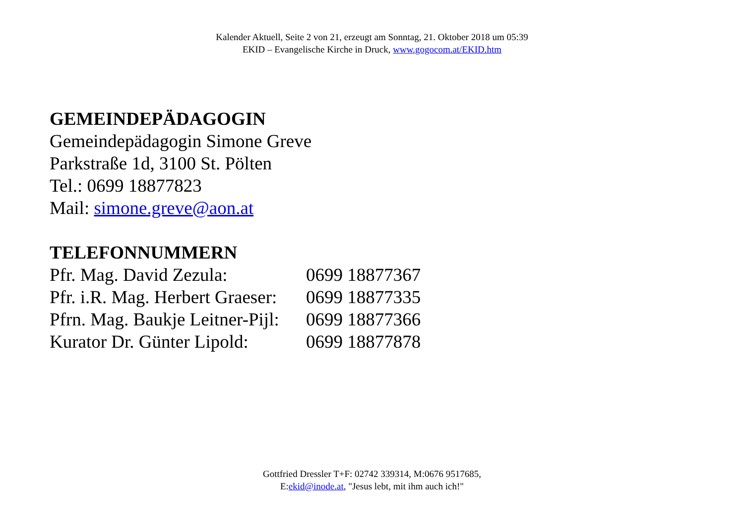Kalender Aktuell, Seite 2 von 21, erzeugt am Sonntag, 21. Oktober 2018 um 05:39
EKID – Evangelische Kirche in Druck, www.gogocom.at/EKID.htm
GEMEINDEPÄDAGOGIN
Gemeindepädagogin Simone Greve
Parkstraße 1d, 3100 St. Pölten
Tel.: 0699 18877823
Mail: simone.greve@aon.at
TELEFONNUMMERN
| Pfr. Mag. David Zezula: | 0699 18877367 |
| Pfr. i.R. Mag. Herbert Graeser: | 0699 18877335 |
| Pfrn. Mag. Baukje Leitner-Pijl: | 0699 18877366 |
| Kurator Dr. Günter Lipold: | 0699 18877878 |
Gottfried Dressler T+F: 02742 339314, M:0676 9517685,
E:ekid@inode.at, "Jesus lebt, mit ihm auch ich!"